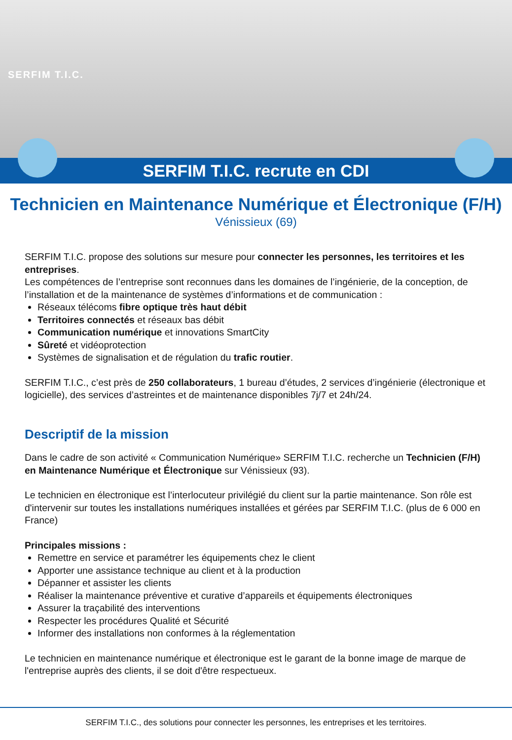SERFIM T.I.C.
SERFIM T.I.C. recrute en CDI
Technicien en Maintenance Numérique et Électronique (F/H)
Vénissieux (69)
SERFIM T.I.C. propose des solutions sur mesure pour connecter les personnes, les territoires et les entreprises.
Les compétences de l’entreprise sont reconnues dans les domaines de l’ingénierie, de la conception, de l’installation et de la maintenance de systèmes d’informations et de communication :
Réseaux télécoms fibre optique très haut débit
Territoires connectés et réseaux bas débit
Communication numérique et innovations SmartCity
Sûreté et vidéoprotection
Systèmes de signalisation et de régulation du trafic routier.
SERFIM T.I.C., c’est près de 250 collaborateurs, 1 bureau d’études, 2 services d’ingénierie (électronique et logicielle), des services d’astreintes et de maintenance disponibles 7j/7 et 24h/24.
Descriptif de la mission
Dans le cadre de son activité « Communication Numérique» SERFIM T.I.C. recherche un Technicien (F/H) en Maintenance Numérique et Électronique sur Vénissieux (93).
Le technicien en électronique est l’interlocuteur privilégié du client sur la partie maintenance. Son rôle est d'intervenir sur toutes les installations numériques installées et gérées par SERFIM T.I.C. (plus de 6 000 en France)
Principales missions :
Remettre en service et paramétrer les équipements chez le client
Apporter une assistance technique au client et à la production
Dépanner et assister les clients
Réaliser la maintenance préventive et curative d’appareils et équipements électroniques
Assurer la traçabilité des interventions
Respecter les procédures Qualité et Sécurité
Informer des installations non conformes à la réglementation
Le technicien en maintenance numérique et électronique est le garant de la bonne image de marque de l'entreprise auprès des clients, il se doit d'être respectueux.
SERFIM T.I.C., des solutions pour connecter les personnes, les entreprises et les territoires.